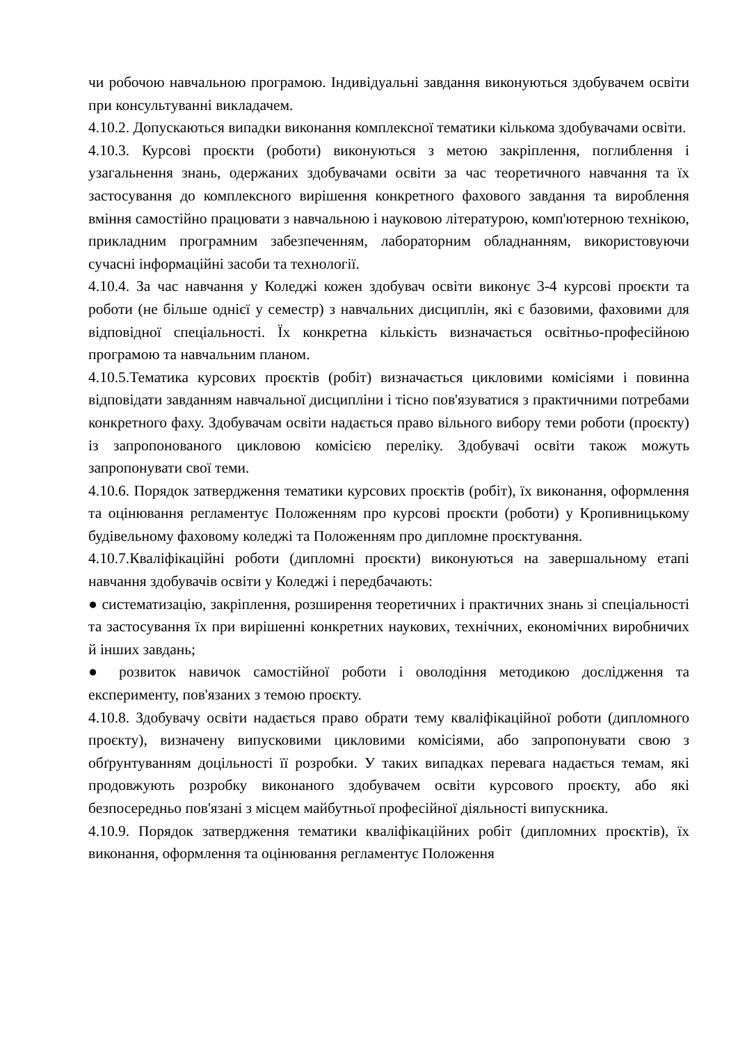чи робочою навчальною програмою. Індивідуальні завдання виконуються здобувачем освіти при консультуванні викладачем.
4.10.2. Допускаються випадки виконання комплексної тематики кількома здобувачами освіти.
4.10.3. Курсові проєкти (роботи) виконуються з метою закріплення, поглиблення і узагальнення знань, одержаних здобувачами освіти за час теоретичного навчання та їх застосування до комплексного вирішення конкретного фахового завдання та вироблення вміння самостійно працювати з навчальною і науковою літературою, комп'ютерною технікою, прикладним програмним забезпеченням, лабораторним обладнанням, використовуючи сучасні інформаційні засоби та технології.
4.10.4. За час навчання у Коледжі кожен здобувач освіти виконує 3-4 курсові проєкти та роботи (не більше однієї у семестр) з навчальних дисциплін, які є базовими, фаховими для відповідної спеціальності. Їх конкретна кількість визначається освітньо-професійною програмою та навчальним планом.
4.10.5.Тематика курсових проєктів (робіт) визначається цикловими комісіями і повинна відповідати завданням навчальної дисципліни і тісно пов'язуватися з практичними потребами конкретного фаху. Здобувачам освіти надається право вільного вибору теми роботи (проєкту) із запропонованого цикловою комісією переліку. Здобувачі освіти також можуть запропонувати свої теми.
4.10.6. Порядок затвердження тематики курсових проєктів (робіт), їх виконання, оформлення та оцінювання регламентує Положенням про курсові проєкти (роботи) у Кропивницькому будівельному фаховому коледжі та Положенням про дипломне проєктування.
4.10.7.Кваліфікаційні роботи (дипломні проєкти) виконуються на завершальному етапі навчання здобувачів освіти у Коледжі і передбачають:
● систематизацію, закріплення, розширення теоретичних і практичних знань зі спеціальності та застосування їх при вирішенні конкретних наукових, технічних, економічних виробничих й інших завдань;
● розвиток навичок самостійної роботи і оволодіння методикою дослідження та експерименту, пов'язаних з темою проєкту.
4.10.8. Здобувачу освіти надається право обрати тему кваліфікаційної роботи (дипломного проєкту), визначену випусковими цикловими комісіями, або запропонувати свою з обґрунтуванням доцільності її розробки. У таких випадках перевага надається темам, які продовжують розробку виконаного здобувачем освіти курсового проєкту, або які безпосередньо пов'язані з місцем майбутньої професійної діяльності випускника.
4.10.9. Порядок затвердження тематики кваліфікаційних робіт (дипломних проєктів), їх виконання, оформлення та оцінювання регламентує Положення